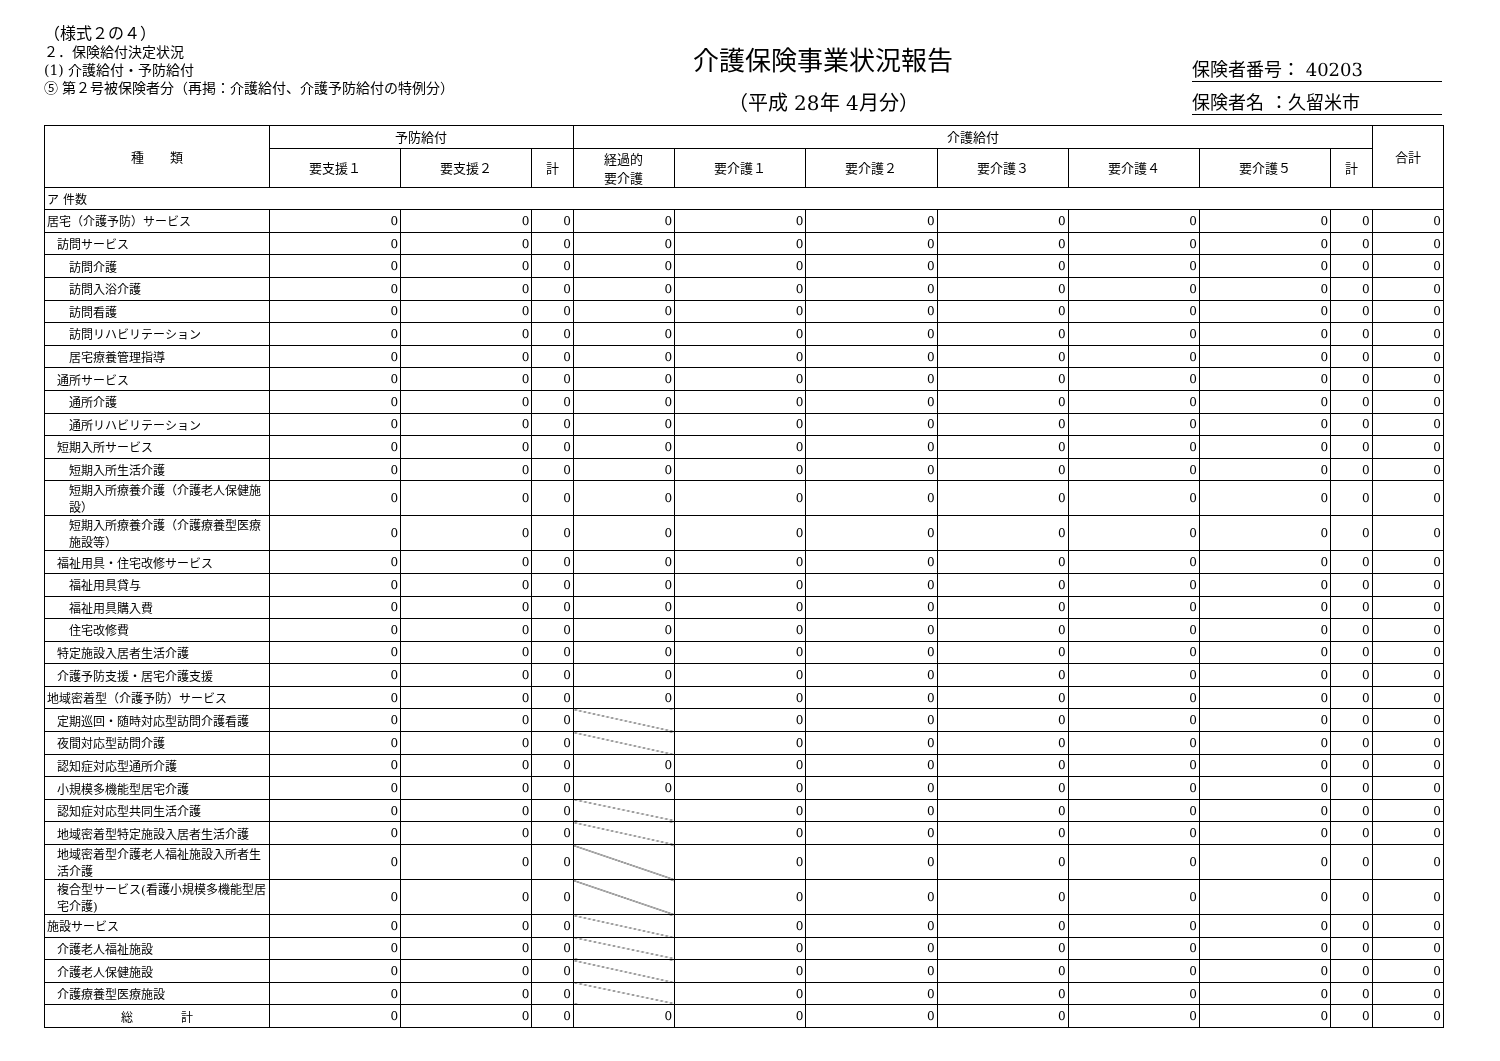（様式２の４）
２．保険給付決定状況
(1) 介護給付・予防給付
⑤ 第２号被保険者分（再掲：介護給付、介護予防給付の特例分）
介護保険事業状況報告
（平成 28年 4月分）
保険者番号： 40203
保険者名 ：久留米市
| 種 類 | 予防給付 | | | 介護給付 | | | | | | | 合計 |
| --- | --- | --- | --- | --- | --- | --- | --- | --- | --- | --- | --- |
| | 要支援１ | 要支援２ | 計 | 経過的 要介護 | 要介護１ | 要介護２ | 要介護３ | 要介護４ | 要介護５ | 計 | |
| ア 件数 | | | | | | | | | | | |
| 居宅（介護予防）サービス | 0 | 0 | 0 | 0 | 0 | 0 | 0 | 0 | 0 | 0 | 0 |
| 訪問サービス | 0 | 0 | 0 | 0 | 0 | 0 | 0 | 0 | 0 | 0 | 0 |
| 訪問介護 | 0 | 0 | 0 | 0 | 0 | 0 | 0 | 0 | 0 | 0 | 0 |
| 訪問入浴介護 | 0 | 0 | 0 | 0 | 0 | 0 | 0 | 0 | 0 | 0 | 0 |
| 訪問看護 | 0 | 0 | 0 | 0 | 0 | 0 | 0 | 0 | 0 | 0 | 0 |
| 訪問リハビリテーション | 0 | 0 | 0 | 0 | 0 | 0 | 0 | 0 | 0 | 0 | 0 |
| 居宅療養管理指導 | 0 | 0 | 0 | 0 | 0 | 0 | 0 | 0 | 0 | 0 | 0 |
| 通所サービス | 0 | 0 | 0 | 0 | 0 | 0 | 0 | 0 | 0 | 0 | 0 |
| 通所介護 | 0 | 0 | 0 | 0 | 0 | 0 | 0 | 0 | 0 | 0 | 0 |
| 通所リハビリテーション | 0 | 0 | 0 | 0 | 0 | 0 | 0 | 0 | 0 | 0 | 0 |
| 短期入所サービス | 0 | 0 | 0 | 0 | 0 | 0 | 0 | 0 | 0 | 0 | 0 |
| 短期入所生活介護 | 0 | 0 | 0 | 0 | 0 | 0 | 0 | 0 | 0 | 0 | 0 |
| 短期入所療養介護（介護老人保健施設） | 0 | 0 | 0 | 0 | 0 | 0 | 0 | 0 | 0 | 0 | 0 |
| 短期入所療養介護（介護療養型医療施設等） | 0 | 0 | 0 | 0 | 0 | 0 | 0 | 0 | 0 | 0 | 0 |
| 福祉用具・住宅改修サービス | 0 | 0 | 0 | 0 | 0 | 0 | 0 | 0 | 0 | 0 | 0 |
| 福祉用具貸与 | 0 | 0 | 0 | 0 | 0 | 0 | 0 | 0 | 0 | 0 | 0 |
| 福祉用具購入費 | 0 | 0 | 0 | 0 | 0 | 0 | 0 | 0 | 0 | 0 | 0 |
| 住宅改修費 | 0 | 0 | 0 | 0 | 0 | 0 | 0 | 0 | 0 | 0 | 0 |
| 特定施設入居者生活介護 | 0 | 0 | 0 | 0 | 0 | 0 | 0 | 0 | 0 | 0 | 0 |
| 介護予防支援・居宅介護支援 | 0 | 0 | 0 | 0 | 0 | 0 | 0 | 0 | 0 | 0 | 0 |
| 地域密着型（介護予防）サービス | 0 | 0 | 0 | 0 | 0 | 0 | 0 | 0 | 0 | 0 | 0 |
| 定期巡回・随時対応型訪問介護看護 | 0 | 0 | 0 | | 0 | 0 | 0 | 0 | 0 | 0 | 0 |
| 夜間対応型訪問介護 | 0 | 0 | 0 | | 0 | 0 | 0 | 0 | 0 | 0 | 0 |
| 認知症対応型通所介護 | 0 | 0 | 0 | 0 | 0 | 0 | 0 | 0 | 0 | 0 | 0 |
| 小規模多機能型居宅介護 | 0 | 0 | 0 | 0 | 0 | 0 | 0 | 0 | 0 | 0 | 0 |
| 認知症対応型共同生活介護 | 0 | 0 | 0 | | 0 | 0 | 0 | 0 | 0 | 0 | 0 |
| 地域密着型特定施設入居者生活介護 | 0 | 0 | 0 | | 0 | 0 | 0 | 0 | 0 | 0 | 0 |
| 地域密着型介護老人福祉施設入所者生活介護 | 0 | 0 | 0 | | 0 | 0 | 0 | 0 | 0 | 0 | 0 |
| 複合型サービス(看護小規模多機能型居宅介護) | 0 | 0 | 0 | | 0 | 0 | 0 | 0 | 0 | 0 | 0 |
| 施設サービス | 0 | 0 | 0 | | 0 | 0 | 0 | 0 | 0 | 0 | 0 |
| 介護老人福祉施設 | 0 | 0 | 0 | | 0 | 0 | 0 | 0 | 0 | 0 | 0 |
| 介護老人保健施設 | 0 | 0 | 0 | | 0 | 0 | 0 | 0 | 0 | 0 | 0 |
| 介護療養型医療施設 | 0 | 0 | 0 | | 0 | 0 | 0 | 0 | 0 | 0 | 0 |
| 総 計 | 0 | 0 | 0 | 0 | 0 | 0 | 0 | 0 | 0 | 0 | 0 |